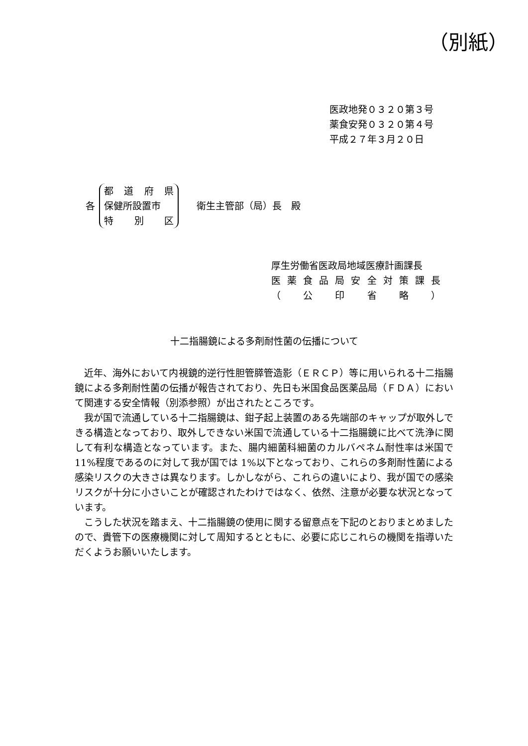（別紙）
医政地発０３２０第３号
薬食安発０３２０第４号
平成２７年３月２０日
各
都道府県
保健所設置市
特 別 区
衛生主管部（局）長　殿
厚生労働省医政局地域医療計画課長
医薬食品局安全対策課長
（ 公印省略 ）
十二指腸鏡による多剤耐性菌の伝播について
近年、海外において内視鏡的逆行性胆管膵管造影（ＥＲＣＰ）等に用いられる十二指腸鏡による多剤耐性菌の伝播が報告されており、先日も米国食品医薬品局（ＦＤＡ）において関連する安全情報（別添参照）が出されたところです。
我が国で流通している十二指腸鏡は、鉗子起上装置のある先端部のキャップが取外しできる構造となっており、取外しできない米国で流通している十二指腸鏡に比べて洗浄に関して有利な構造となっています。また、腸内細菌科細菌のカルバペネム耐性率は米国で 11%程度であるのに対して我が国では 1%以下となっており、これらの多剤耐性菌による感染リスクの大きさは異なります。しかしながら、これらの違いにより、我が国での感染リスクが十分に小さいことが確認されたわけではなく、依然、注意が必要な状況となっています。
こうした状況を踏まえ、十二指腸鏡の使用に関する留意点を下記のとおりまとめましたので、貴管下の医療機関に対して周知するとともに、必要に応じこれらの機関を指導いただくようお願いいたします。